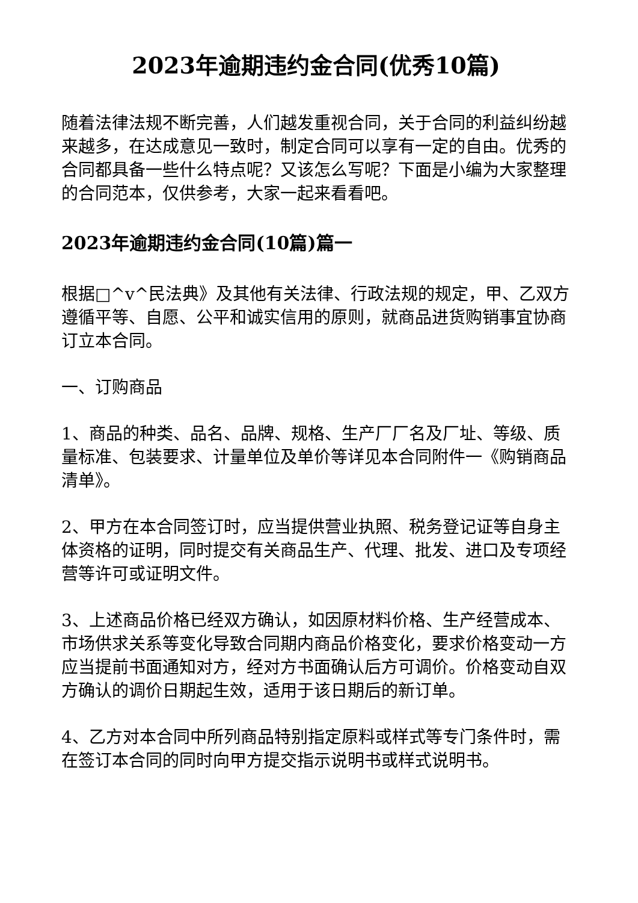2023年逾期违约金合同(优秀10篇)
随着法律法规不断完善，人们越发重视合同，关于合同的利益纠纷越来越多，在达成意见一致时，制定合同可以享有一定的自由。优秀的合同都具备一些什么特点呢？又该怎么写呢？下面是小编为大家整理的合同范本，仅供参考，大家一起来看看吧。
2023年逾期违约金合同(10篇)篇一
根据□^v^民法典》及其他有关法律、行政法规的规定，甲、乙双方遵循平等、自愿、公平和诚实信用的原则，就商品进货购销事宜协商订立本合同。
一、订购商品
1、商品的种类、品名、品牌、规格、生产厂厂名及厂址、等级、质量标准、包装要求、计量单位及单价等详见本合同附件一《购销商品清单》。
2、甲方在本合同签订时，应当提供营业执照、税务登记证等自身主体资格的证明，同时提交有关商品生产、代理、批发、进口及专项经营等许可或证明文件。
3、上述商品价格已经双方确认，如因原材料价格、生产经营成本、市场供求关系等变化导致合同期内商品价格变化，要求价格变动一方应当提前书面通知对方，经对方书面确认后方可调价。价格变动自双方确认的调价日期起生效，适用于该日期后的新订单。
4、乙方对本合同中所列商品特别指定原料或样式等专门条件时，需在签订本合同的同时向甲方提交指示说明书或样式说明书。